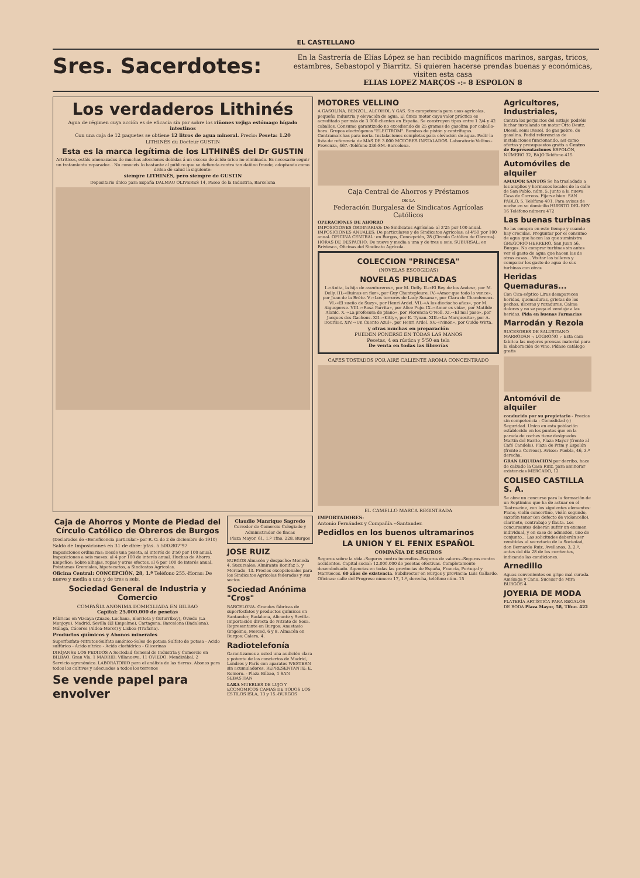EL CASTELLANO
Sres. Sacerdotes:
En la Sastrería de Elías López se han recibido magníficos marinos, sargas, tricos, estambres, Sebastopol y Biarritz. Si quieren hacerse prendas buenas y económicas, visiten esta casa
ELIAS LOPEZ MARÇOS -:- 8 ESPOLON 8
Los verdaderos Lithinés
Agua de régimen cuya acción es de eficacia sin par sobre los riñones vejiga estómago hígado intestinos
Con una caja de 12 paquetes se obtiene 12 litros de agua mineral. Precio: Peseta: 1.20
LITHINÉS du Docteur GUSTIN
Esta es la marca legítima de los LITHINÉS del Dr GUSTIN
Artríticos, estáis amenazados de muchas afecciones debidas á un exceso de ácido úrico no eliminado. Es necesario seguir un tratamiento reparador... No conoceis lo bastante al público que se defienda contra tan dañino fraude, adoptando como divisa de salud la siguiente:
siempre LITHINÉS, pero siempre de GUSTIN
Depositario único para España DALMAU OLIVERES 14, Paseo de la Industria, Barcelona
Caja de Ahorros y Monte de Piedad del Círculo Católico de Obreros de Burgos
(Declarados de «Beneficencia particular» por R. O. de 2 de diciembre de 1910)
Saldo de Imposiciones en 31 de dbre: ptas. 5.500.807'97
Imposiciones ordinarias: Desde una peseta, al interés de 3'50 por 100 anual. Imposiciones a seis meses: al 4 por 100 de interés anual. Huchas de Ahorro. Empeños: Sobre alhajas, ropas y otros efectos, al 6 por 100 de interés anual. Préstamos Gremiales, hipotecarios, a Sindicatos Agrícolas.
Oficina Central: CONCEPCIÓN, 28, 1.º Teléfono 255.-Horas: De nueve y media a una y de tres a seis.
Sociedad General de Industria y Comercio
COMPAÑIA ANONIMA DOMICILIADA EN BILBAO
Capital: 25.000.000 de pesetas
Fábricas en Vizcaya (Zuazo, Luchana, Elorrieta y Guturribay), Oviedo (La Monjoya), Madrid, Sevilla (El Empalme), Cartagena, Barcelona (Badalona), Málaga, Cáceres (Aldea-Moret) y Lisboa (Trafaria).
Productos químicos y Abonos minerales
Superfosfato-Nitratos-Sulfato amónico-Sales de potasa Sulfato de potasa - Acido sulfúrico - Acido nítrico - Acido clorhídrico - Glicerinas
DIRÍJANSE LOS PEDIDOS A Sociedad General de Industria y Comercio en BILBAO: Gran Vía, 1 MADRID: Villanueva, 11 OVIEDO: Mendizábal, 2
Servicio agronómico. LABORATORIO para el análisis de las tierras. Abonos para todos los cultivos y adecuados a todos los terrenos
Se vende papel para envolver
Claudio Manrique Sagredo
Corredor de Comercio Colegiado y Administrador de fincas
Plaza Mayor, 61, 1.º Tfno. 228. Burgos
JOSE RUIZ
BURGOS Almacén y despacho: Moneda 4. Sucursales: Almirante Bonifaz 5, y Mercado, 13. Precios excepcionales para los Sindicatos Agrícolas federados y sus socios
Sociedad Anónima "Cros"
BARCELONA. Grandes fábricas de superfosfatos y productos químicos en Santander, Badalona, Alicante y Sevilla. Importación directa de Nitrato de Sosa. Representante en Burgos: Anastasio Grigelmo, Merced, 6 y 8. Almacén en Burgos: Calera, 4.
Radiotelefonía
Garantizamos a usted una audición clara y potente de los conciertos de Madrid, Londres y París con aparatos WESTERN sin acumuladores. REPRESENTANTE: E. Romero. - Plaza Bilbao, 1 SAN SEBASTIAN
LARA MUEBLES DE LUJO Y ECONOMICOS CAMAS DE TODOS LOS ESTILOS ISLA, 13 y 15.-BURGOS
MOTORES VELLINO
A GASOLINA, BENZOL, ALCOHOL Y GAS. Sin competencia para usos agrícolas, pequeña industria y elevación de agua. El único motor cuyo valor práctico es acreditado por más de 3.000 clientes en España. Se construyen tipos entre 1 3/4 y 42 caballos. Consumo garantizado no excediendo de 25 gramos de gasolina por caballo-hora. Grupos electrógenos "ELECTROM". Bombas de pistón y centrífugas. Contramarchas para noria. Instalaciones completas para elevación de agua. Pedir la lista de referencia de MAS DE 3.000 MOTORES INSTALADOS. Laboratorio Vellino.-Provenza, 467.-Teléfono 336-SM.-Barcelona.
Caja Central de Ahorros y Préstamos
DE LA
Federación Burgalesa de Sindicatos Agrícolas Católicos
OPERACIONES DE AHORRO
IMPOSICIONES ORDINARIAS: De Sindicatos Agrícolas: al 3'25 por 100 anual. IMPOSICIONES ANUALES: De particulares y de Sindicatos Agrícolas: al 4'50 por 100 anual. OFICINA CENTRAL: en Burgos, Concepción, 28 (Círculo Católico de Obreros). HORAS DE DESPACHO: De nueve y media a una y de tres a seis. SUBURSAL: en Briviesca, Oficinas del Sindicato Agrícola.
COLECCION "PRINCESA"
(NOVELAS ESCOGIDAS)
NOVELAS PUBLICADAS
I.-«Anita, la hija de aventureros», por M. Delly. II.-«El Rey de los Andes», por M. Delly. III.-«Ruinas en flor», por Guy Chantepleure. IV.-«Amor que todo lo vence», por Juan de la Brète. V.-«Los terrores de Lady Susana», por Clara de Chandeneux. VI.-«El sueño de Suzy», por Henri Ardel. VII.-«A los dieciocho años», por M. Aigueperse. VIII.-«Rosa Parrita», por Alice Pujo. IX.-«Amor es vida», por Matilde Alanic. X.-«La profesora de piano», por Florencia O'Noll. XI.-«El mal paso», por Jacques des Gachons. XII.-«Kitty», por K. Tynan. XIII.-«La Marquesita», por A. Dourliac. XIV.-«Un Cuento Azul», por Henri Ardel. XV.-«Ninón», por Guido Wirta.
y otras muchas en preparación
PUEDEN PONERSE EN TODAS LAS MANOS
Pesetas, 4 en rústica y 5'50 en tela
De venta en todas las librerías
CAFES TOSTADOS POR AIRE CALIENTE AROMA CONCENTRADO
EL CAMELLO MARCA REGISTRADA
IMPORTADORES:
Antonio Fernández y Compañía.--Santander.
Pedidlos en los buenos ultramarinos
LA UNION Y EL FENIX ESPAÑOL
COMPAÑIA DE SEGUROS
Seguros sobre la vida.-Seguros contra incendios.-Seguros de valores.-Seguros contra accidentes. Capital social: 12.000.000 de pesetas efectivas. Completamente desembolsado. Agencias en todas las provincias de España, Francia, Portugal y Marruecos. 60 años de existencia. Subdirector en Burgos y provincia: Luis Gallardo. Oficinas: calle del Progreso número 17, 1.º, derecha, teléfono núm. 15
Agricultores, Industriales,
Contra los perjuicios del estiaje podréis luchar instalando un motor Otto Deutz. Diesel, semi Diesel, de gas pobre, de gasolina. Pedid referencias de instalaciones funcionando, así como ofertas y presupuestos gratis a Centro de Representaciones ESPOLÓN, NÚMERO 32, BAJO Teléfono 415
Automóviles de alquiler
AMADOR SANTOS Se ha trasladado a los amplios y hermosos locales de la calle de San Pablo, núm. 5, junto a la nueva Casa de Correos. Fijarse bien: SAN PABLO, 5. Teléfono 401. Para avisos de noche en su domicilio HUERTO DEL REY 16 Teléfono número 472
Las buenas turbinas
Se las compra en este tiempo y cuando hay crecidas. Preguntar por el consumo de agua que hacen las que suministra GREGORIO HERRERO, San Juan 56, Burgos. No comprar turbinas sin antes ver el gasto de agua que hacen las de otras casas... Visitar los talleres y comparar los gasto de agua de sus turbinas con otras
Heridas Quemaduras...
Con Cica-séptico Liras desaparecen heridas, quemaduras, grietas de los pechos, úlceras y rozaduras. Calma dolores y no se pega el vendaje a las heridas. Pida en buenas Farmacias
Marrodán y Rezola
SUCESORES DE SALUSTIANO MARRODÁN -: LOGROÑO :- Esta casa fabrica las mejores prensas material para la elaboración de vino. Pídase catálogo gratis
Antomóvil de alquiler
conducido por su propietario - Precios sin competencia - Comodidad (-) Seguridad. Unico en esta población establecido en los puntos que en la parada de coches tiene designados Martín del Barrio, Plaza Mayor (frente al Café Candela), Plaza de Prim y Espolón (frente a Correos). Avisos: Puebla, 46, 3.º derecha.
GRAN LIQUIDACION por derribo, hace de calzado la Casa Ruiz, para aminorar existencias MERCADO, 12
COLISEO CASTILLA S. A.
Se abre un concurso para la formación de un Septimino que ha de actuar en el Teatro-cine, con los siguientes elementos: Piano, violín concertino, violín segundo, saxofón tenor (en defecto de violoncello), clarinete, contrabajo y flauta. Los concursantes deberán sufrir un examen individual, y en caso de admisión, uno de conjunto... Las solicitudes deberán ser remitidas al secretario de la Sociedad, don Bernardo Ruiz, Avellanos, 3, 2.º, antes del día 28 de los corrientes, indicando las condiciones.
Arnedillo
Aguas convenientes en gripe mal curada. Amésaga y Cano, Sucesor de Mira BURGOS 4
JOYERIA DE MODA
PLATERÍA ARTÍSTICA PARA REGALOS DE BODA Plaza Mayor, 58, Tlfno. 422